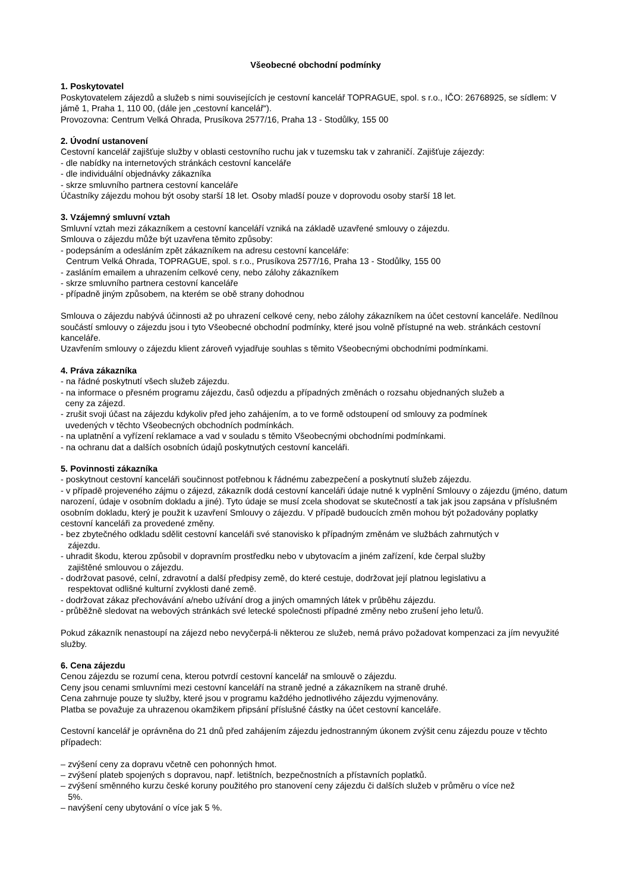Všeobecné obchodní podmínky
1. Poskytovatel
Poskytovatelem zájezdů a služeb s nimi souvisejících je cestovní kancelář TOPRAGUE, spol. s r.o., IČO: 26768925, se sídlem: V jámě 1, Praha 1, 110 00, (dále jen „cestovní kancelář“).
Provozovna: Centrum Velká Ohrada, Prusíkova 2577/16, Praha 13 - Stodůlky, 155 00
2. Úvodní ustanovení
Cestovní kancelář zajišťuje služby v oblasti cestovního ruchu jak v tuzemsku tak v zahraničí. Zajišťuje zájezdy:
- dle nabídky na internetových stránkách cestovní kanceláře
- dle individuální objednávky zákazníka
- skrze smluvního partnera cestovní kanceláře
Účastníky zájezdu mohou být osoby starší 18 let. Osoby mladší pouze v doprovodu osoby starší 18 let.
3. Vzájemný smluvní vztah
Smluvní vztah mezi zákazníkem a cestovní kanceláří vzniká na základě uzavřené smlouvy o zájezdu.
Smlouva o zájezdu může být uzavřena těmito způsoby:
- podepsáním a odesláním zpět zákazníkem na adresu cestovní kanceláře:
Centrum Velká Ohrada, TOPRAGUE, spol. s r.o., Prusíkova 2577/16, Praha 13 - Stodůlky, 155 00
- zasláním emailem a uhrazením celkové ceny, nebo zálohy zákazníkem
- skrze smluvního partnera cestovní kanceláře
- případně jiným způsobem, na kterém se obě strany dohodnou
Smlouva o zájezdu nabývá účinnosti až po uhrazení celkové ceny, nebo zálohy zákazníkem na účet cestovní kanceláře. Nedílnou součástí smlouvy o zájezdu jsou i tyto Všeobecné obchodní podmínky, které jsou volně přístupné na web. stránkách cestovní kanceláře.
Uzavřením smlouvy o zájezdu klient zároveň vyjadřuje souhlas s těmito Všeobecnými obchodními podmínkami.
4. Práva zákazníka
- na řádné poskytnutí všech služeb zájezdu.
- na informace o přesném programu zájezdu, časů odjezdu a případných změnách o rozsahu objednaných služeb a
ceny za zájezd.
- zrušit svoji účast na zájezdu kdykoliv před jeho zahájením, a to ve formě odstoupení od smlouvy za podmínek
uvedených v těchto Všeobecných obchodních podmínkách.
- na uplatnění a vyřízení reklamace a vad v souladu s těmito Všeobecnými obchodními podmínkami.
- na ochranu dat a dalších osobních údajů poskytnutých cestovní kanceláři.
5. Povinnosti zákazníka
- poskytnout cestovní kanceláři součinnost potřebnou k řádnému zabezpečení a poskytnutí služeb zájezdu.
- v případě projeveného zájmu o zájezd, zákazník dodá cestovní kanceláři údaje nutné k vyplnění Smlouvy o zájezdu (jméno, datum narození, údaje v osobním dokladu a jiné). Tyto údaje se musí zcela shodovat se skutečností a tak jak jsou zapsána v příslušném osobním dokladu, který je použit k uzavření Smlouvy o zájezdu. V případě budoucích změn mohou být požadovány poplatky cestovní kanceláři za provedené změny.
- bez zbytečného odkladu sdělit cestovní kanceláři své stanovisko k případným změnám ve službách zahrnutých v
zájezdu.
- uhradit škodu, kterou způsobil v dopravním prostředku nebo v ubytovacím a jiném zařízení, kde čerpal služby
zajištěné smlouvou o zájezdu.
- dodržovat pasové, celní, zdravotní a další předpisy země, do které cestuje, dodržovat její platnou legislativu a
respektovat odlišné kulturní zvyklosti dané země.
- dodržovat zákaz přechovávání a/nebo užívání drog a jiných omamných látek v průběhu zájezdu.
- průběžně sledovat na webových stránkách své letecké společnosti případné změny nebo zrušení jeho letu/ů.
Pokud zákazník nenastoupí na zájezd nebo nevyčerpá-li některou ze služeb, nemá právo požadovat kompenzaci za jím nevyužité služby.
6. Cena zájezdu
Cenou zájezdu se rozumí cena, kterou potvrdí cestovní kancelář na smlouvě o zájezdu.
Ceny jsou cenami smluvními mezi cestovní kanceláří na straně jedné a zákazníkem na straně druhé.
Cena zahrnuje pouze ty služby, které jsou v programu každého jednotlivého zájezdu vyjmenovány.
Platba se považuje za uhrazenou okamžikem připsání příslušné částky na účet cestovní kanceláře.
Cestovní kancelář je oprávněna do 21 dnů před zahájením zájezdu jednostranným úkonem zvýšit cenu zájezdu pouze v těchto případech:
– zvýšení ceny za dopravu včetně cen pohonných hmot.
– zvýšení plateb spojených s dopravou, např. letištních, bezpečnostních a přístavních poplatků.
– zvýšení směnného kurzu české koruny použitého pro stanovení ceny zájezdu či dalších služeb v průměru o více než
5%.
– navýšení ceny ubytování o více jak 5 %.